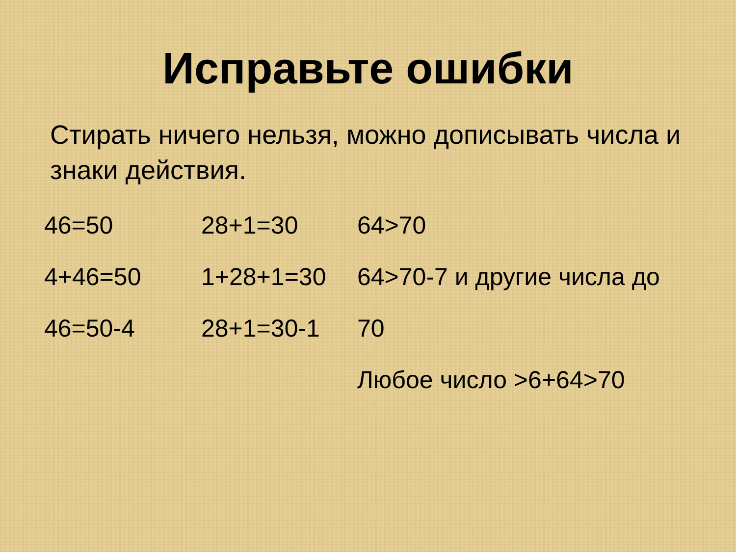Исправьте ошибки
Стирать ничего нельзя, можно дописывать числа и знаки действия.
46=50
4+46=50
46=50-4
28+1=30
1+28+1=30
28+1=30-1
64>70
64>70-7 и другие числа до
70
Любое число >6+64>70